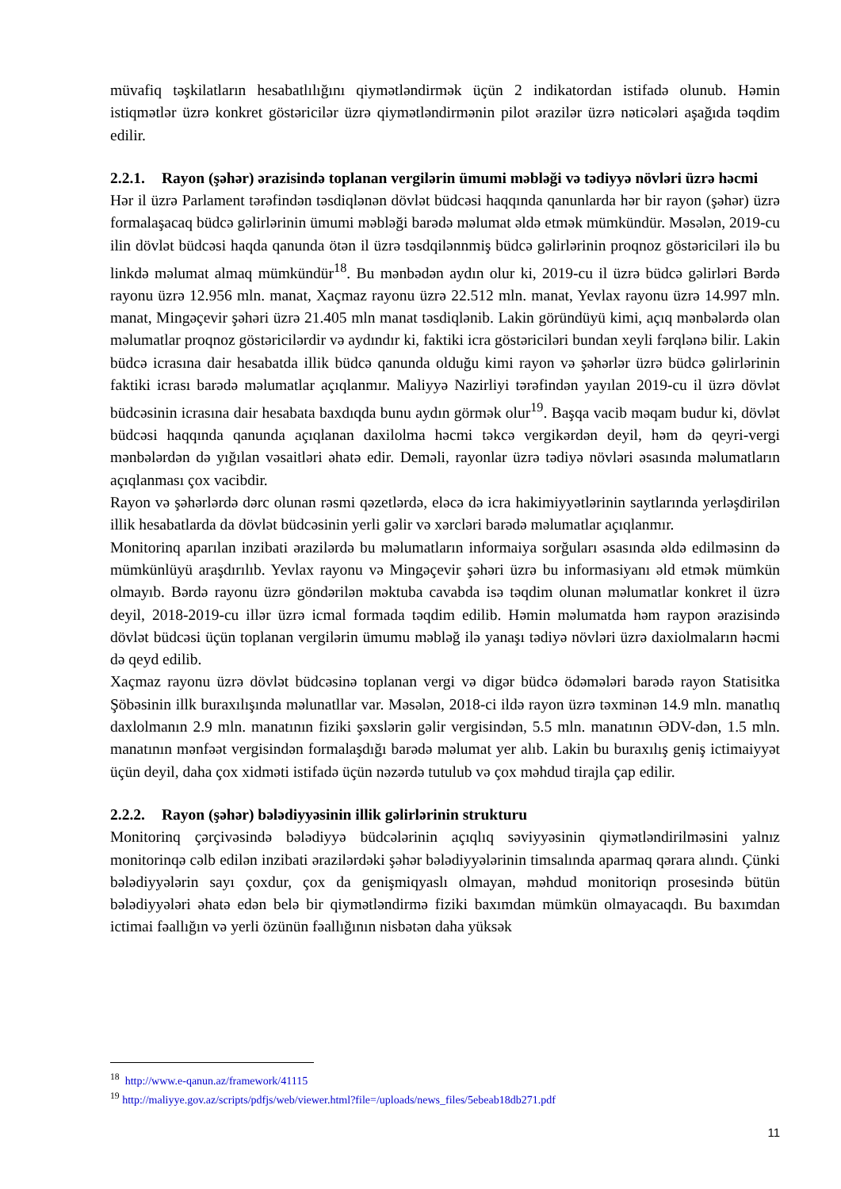müvafiq təşkilatların hesabatlılığını qiymətləndirmək üçün 2 indikatordan istifadə olunub. Həmin istiqmətlər üzrə konkret göstəricilər üzrə qiymətləndirmənin pilot ərazilər üzrə nəticələri aşağıda təqdim edilir.
2.2.1. Rayon (şəhər) ərazisində toplanan vergilərin ümumi məbləği və tədiyyə növləri üzrə həcmi
Hər il üzrə Parlament tərəfindən təsdiqlənən dövlət büdcəsi haqqında qanunlarda hər bir rayon (şəhər) üzrə formalaşacaq büdcə gəlirlərinin ümumi məbləği barədə məlumat əldə etmək mümkündür. Məsələn, 2019-cu ilin dövlət büdcəsi haqda qanunda ötən il üzrə təsdqilənnmiş büdcə gəlirlərinin proqnoz göstəriciləri ilə bu linkdə məlumat almaq mümkündür<sup>18</sup>. Bu mənbədən aydın olur ki, 2019-cu il üzrə büdcə gəlirləri Bərdə rayonu üzrə 12.956 mln. manat, Xaçmaz rayonu üzrə 22.512 mln. manat, Yevlax rayonu üzrə 14.997 mln. manat, Mingəçevir şəhəri üzrə 21.405 mln manat təsdiqlənib. Lakin göründüyü kimi, açıq mənbələrdə olan məlumatlar proqnoz göstəricilərdir və aydındır ki, faktiki icra göstəriciləri bundan xeyli fərqlənə bilir. Lakin büdcə icrasına dair hesabatda illik büdcə qanunda olduğu kimi rayon və şəhərlər üzrə büdcə gəlirlərinin faktiki icrası barədə məlumatlar açıqlanmır. Maliyyə Nazirliyi tərəfindən yayılan 2019-cu il üzrə dövlət büdcəsinin icrasına dair hesabata baxdıqda bunu aydın görmək olur<sup>19</sup>. Başqa vacib məqam budur ki, dövlət büdcəsi haqqında qanunda açıqlanan daxilolma həcmi təkcə vergikərdən deyil, həm də qeyri-vergi mənbələrdən də yığılan vəsaitləri əhatə edir. Deməli, rayonlar üzrə tədiyə növləri əsasında məlumatların açıqlanması çox vacibdir.
Rayon və şəhərlərdə dərc olunan rəsmi qəzetlərdə, eləcə də icra hakimiyyətlərinin saytlarında yerləşdirilən illik hesabatlarda da dövlət büdcəsinin yerli gəlir və xərcləri barədə məlumatlar açıqlanmır.
Monitorinq aparılan inzibati ərazilərdə bu məlumatların informaiya sorğuları əsasında əldə edilməsinn də mümkünlüyü araşdırılıb. Yevlax rayonu və Mingəçevir şəhəri üzrə bu informasiyanı əld etmək mümkün olmayıb. Bərdə rayonu üzrə göndərilən məktuba cavabda isə təqdim olunan məlumatlar konkret il üzrə deyil, 2018-2019-cu illər üzrə icmal formada təqdim edilib. Həmin məlumatda həm raypon ərazisində dövlət büdcəsi üçün toplanan vergilərin ümumu məbləğ ilə yanaşı tədiyə növləri üzrə daxiolmaların həcmi də qeyd edilib.
Xaçmaz rayonu üzrə dövlət büdcəsinə toplanan vergi və digər büdcə ödəmələri barədə rayon Statisitka Şöbəsinin illk buraxılışında məlunatllar var. Məsələn, 2018-ci ildə rayon üzrə təxminən 14.9 mln. manatlıq daxlolmanın 2.9 mln. manatının fiziki şəxslərin gəlir vergisindən, 5.5 mln. manatının ƏDV-dən, 1.5 mln. manatının mənfəət vergisindən formalaşdığı barədə məlumat yer alıb. Lakin bu buraxılış geniş ictimaiyyət üçün deyil, daha çox xidməti istifadə üçün nəzərdə tutulub və çox məhdud tirajla çap edilir.
2.2.2. Rayon (şəhər) bələdiyyəsinin illik gəlirlərinin strukturu
Monitorinq çərçivəsində bələdiyyə büdcələrinin açıqlıq səviyyəsinin qiymətləndirilməsini yalnız monitorinqə cəlb edilən inzibati ərazilərdəki şəhər bələdiyyələrinin timsalında aparmaq qərara alındı. Çünki bələdiyyələrin sayı çoxdur, çox da genişmiqyaslı olmayan, məhdud monitoriqn prosesində bütün bələdiyyələri əhatə edən belə bir qiymətləndirmə fiziki baxımdan mümkün olmayacaqdı. Bu baxımdan ictimai fəallığın və yerli özünün fəallığının nisbətən daha yüksək
<sup>18</sup> http://www.e-qanun.az/framework/41115
<sup>19</sup> http://maliyye.gov.az/scripts/pdfjs/web/viewer.html?file=/uploads/news_files/5ebeab18db271.pdf
11